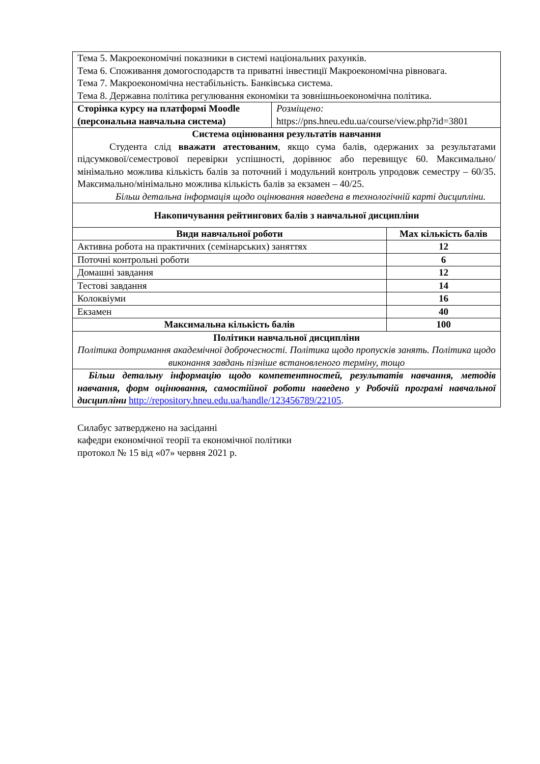| Тема 5. Макроекономічні показники в системі національних рахунків. Тема 6. Споживання домогосподарств та приватні інвестиції Макроекономічна рівновага. Тема 7. Макроекономічна нестабільність. Банківська система. Тема 8. Державна політика регулювання економіки та зовнішньоекономічна політика. | | |
| Сторінка курсу на платформі Moodle (персональна навчальна система) | Розміщено: https://pns.hneu.edu.ua/course/view.php?id=3801 | |
| Система оцінювання результатів навчання Студента слід вважати атестованим , якщо сума балів, одержаних за результатами підсумкової/семестрової перевірки успішності, дорівнює або перевищує 60. Максимально/мінімально можлива кількість балів за поточний і модульний контроль упродовж семестру – 60/35. Максимально/мінімально можлива кількість балів за екзамен – 40/25. Більш детальна інформація щодо оцінювання наведена в технологічній карті дисципліни. | | |
| Накопичування рейтингових балів з навчальної дисципліни | | |
| Види навчальної роботи | | Max кількість балів |
| Активна робота на практичних (семінарських) заняттях | | 12 |
| Поточні контрольні роботи | | 6 |
| Домашні завдання | | 12 |
| Тестові завдання | | 14 |
| Колоквіуми | | 16 |
| Екзамен | | 40 |
| Максимальна кількість балів | | 100 |
| Політики навчальної дисципліни Політика дотримання академічної доброчесності. Політика щодо пропусків занять. Політика щодо виконання завдань пізніше встановленого терміну, тощо | | |
| Більш детальну інформацію щодо компетентностей, результатів навчання, методів навчання, форм оцінювання, самостійної роботи наведено у Робочій програмі навчальної дисципліни http://repository.hneu.edu.ua/handle/123456789/22105 . | | |
Силабус затверджено на засіданні
кафедри економічної теорії та економічної політики
протокол № 15 від «07» червня 2021 р.